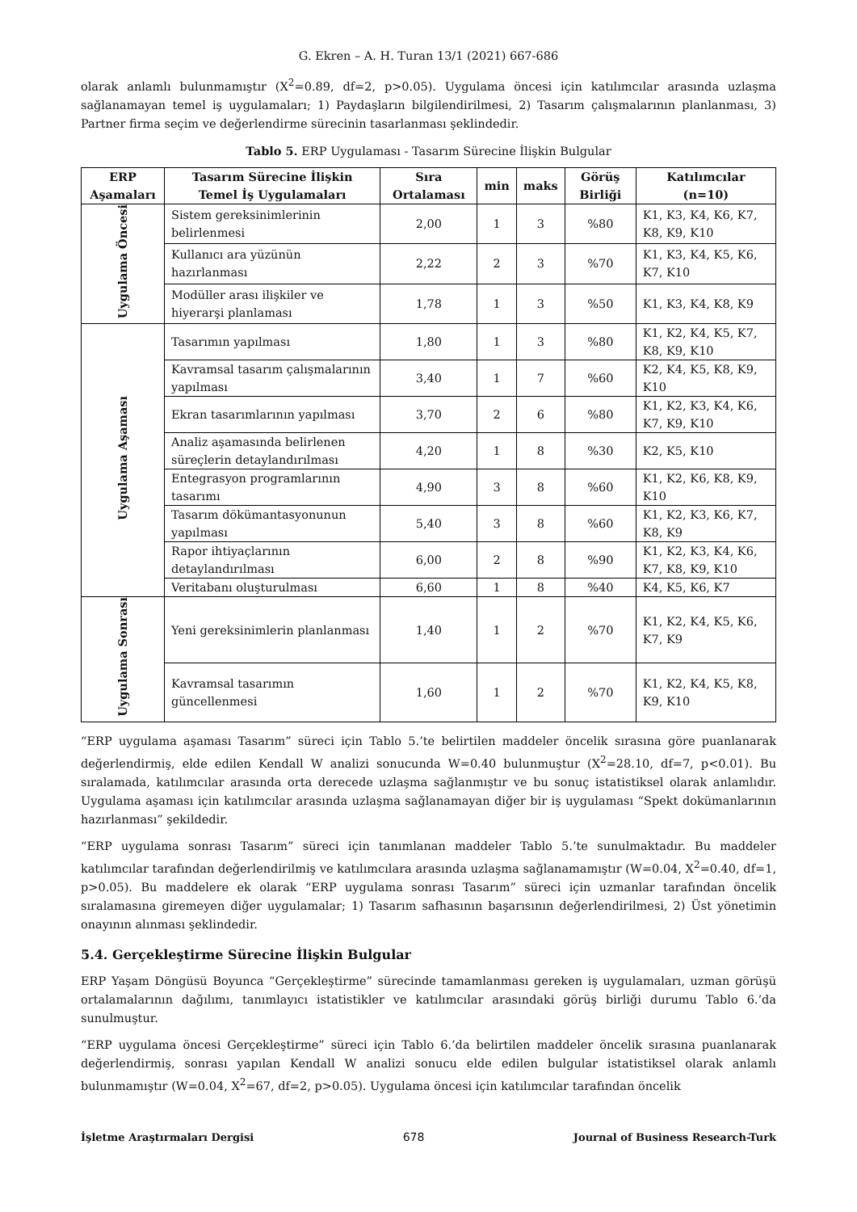G. Ekren – A. H. Turan 13/1 (2021) 667-686
olarak anlamlı bulunmamıştır (X<sup>2</sup>=0.89, df=2, p>0.05). Uygulama öncesi için katılımcılar arasında uzlaşma sağlanamayan temel iş uygulamaları; 1) Paydaşların bilgilendirilmesi, 2) Tasarım çalışmalarının planlanması, 3) Partner firma seçim ve değerlendirme sürecinin tasarlanması şeklindedir.
Tablo 5. ERP Uygulaması - Tasarım Sürecine İlişkin Bulgular
| ERP Aşamaları | Tasarım Sürecine İlişkin Temel İş Uygulamaları | Sıra Ortalaması | min | maks | Görüş Birliği | Katılımcılar (n=10) |
| --- | --- | --- | --- | --- | --- | --- |
| Uygulama Öncesi | Sistem gereksinimlerinin belirlenmesi | 2,00 | 1 | 3 | %80 | K1, K3, K4, K6, K7, K8, K9, K10 |
| | Kullanıcı ara yüzünün hazırlanması | 2,22 | 2 | 3 | %70 | K1, K3, K4, K5, K6, K7, K10 |
| | Modüller arası ilişkiler ve hiyerarşi planlaması | 1,78 | 1 | 3 | %50 | K1, K3, K4, K8, K9 |
| Uygulama Aşaması | Tasarımın yapılması | 1,80 | 1 | 3 | %80 | K1, K2, K4, K5, K7, K8, K9, K10 |
| | Kavramsal tasarım çalışmalarının yapılması | 3,40 | 1 | 7 | %60 | K2, K4, K5, K8, K9, K10 |
| | Ekran tasarımlarının yapılması | 3,70 | 2 | 6 | %80 | K1, K2, K3, K4, K6, K7, K9, K10 |
| | Analiz aşamasında belirlenen süreçlerin detaylandırılması | 4,20 | 1 | 8 | %30 | K2, K5, K10 |
| | Entegrasyon programlarının tasarımı | 4,90 | 3 | 8 | %60 | K1, K2, K6, K8, K9, K10 |
| | Tasarım dökümantasyonunun yapılması | 5,40 | 3 | 8 | %60 | K1, K2, K3, K6, K7, K8, K9 |
| | Rapor ihtiyaçlarının detaylandırılması | 6,00 | 2 | 8 | %90 | K1, K2, K3, K4, K6, K7, K8, K9, K10 |
| | Veritabanı oluşturulması | 6,60 | 1 | 8 | %40 | K4, K5, K6, K7 |
| Uygulama Sonrası | Yeni gereksinimlerin planlanması | 1,40 | 1 | 2 | %70 | K1, K2, K4, K5, K6, K7, K9 |
| | Kavramsal tasarımın güncellenmesi | 1,60 | 1 | 2 | %70 | K1, K2, K4, K5, K8, K9, K10 |
“ERP uygulama aşaması Tasarım” süreci için Tablo 5.’te belirtilen maddeler öncelik sırasına göre puanlanarak değerlendirmiş, elde edilen Kendall W analizi sonucunda W=0.40 bulunmuştur (X<sup>2</sup>=28.10, df=7, p<0.01). Bu sıralamada, katılımcılar arasında orta derecede uzlaşma sağlanmıştır ve bu sonuç istatistiksel olarak anlamlıdır. Uygulama aşaması için katılımcılar arasında uzlaşma sağlanamayan diğer bir iş uygulaması “Spekt dokümanlarının hazırlanması” şekildedir.
“ERP uygulama sonrası Tasarım” süreci için tanımlanan maddeler Tablo 5.’te sunulmaktadır. Bu maddeler katılımcılar tarafından değerlendirilmiş ve katılımcılara arasında uzlaşma sağlanamamıştır (W=0.04, X<sup>2</sup>=0.40, df=1, p>0.05). Bu maddelere ek olarak “ERP uygulama sonrası Tasarım” süreci için uzmanlar tarafından öncelik sıralamasına giremeyen diğer uygulamalar; 1) Tasarım safhasının başarısının değerlendirilmesi, 2) Üst yönetimin onayının alınması şeklindedir.
5.4. Gerçekleştirme Sürecine İlişkin Bulgular
ERP Yaşam Döngüsü Boyunca “Gerçekleştirme” sürecinde tamamlanması gereken iş uygulamaları, uzman görüşü ortalamalarının dağılımı, tanımlayıcı istatistikler ve katılımcılar arasındaki görüş birliği durumu Tablo 6.’da sunulmuştur.
“ERP uygulama öncesi Gerçekleştirme” süreci için Tablo 6.’da belirtilen maddeler öncelik sırasına puanlanarak değerlendirmiş, sonrası yapılan Kendall W analizi sonucu elde edilen bulgular istatistiksel olarak anlamlı bulunmamıştır (W=0.04, X<sup>2</sup>=67, df=2, p>0.05). Uygulama öncesi için katılımcılar tarafından öncelik
İşletme Araştırmaları Dergisi 678 Journal of Business Research-Turk